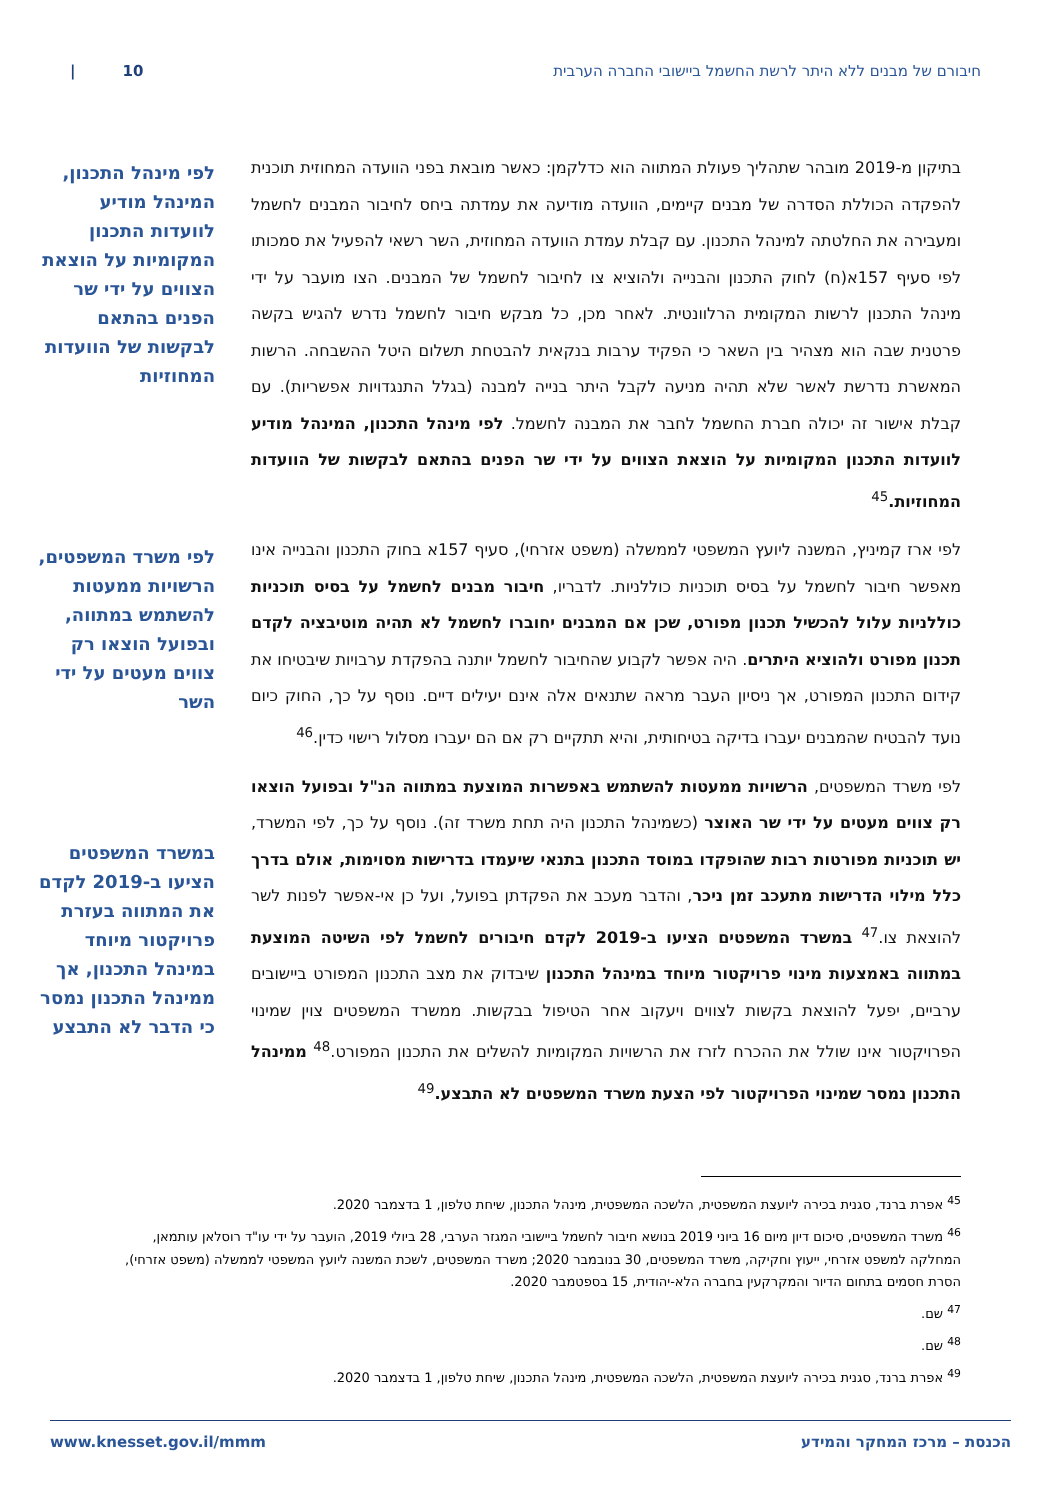חיבורם של מבנים ללא היתר לרשת החשמל ביישובי החברה הערבית 10 |
בתיקון מ-2019 מובהר שתהליך פעולת המתווה הוא כדלקמן: כאשר מובאת בפני הוועדה המחוזית תוכנית להפקדה הכוללת הסדרה של מבנים קיימים, הוועדה מודיעה את עמדתה ביחס לחיבור המבנים לחשמל ומעבירה את החלטתה למינהל התכנון. עם קבלת עמדת הוועדה המחוזית, השר רשאי להפעיל את סמכותו לפי סעיף 157א(ח) לחוק התכנון והבנייה ולהוציא צו לחיבור לחשמל של המבנים. הצו מועבר על ידי מינהל התכנון לרשות המקומית הרלוונטית. לאחר מכן, כל מבקש חיבור לחשמל נדרש להגיש בקשה פרטנית שבה הוא מצהיר בין השאר כי הפקיד ערבות בנקאית להבטחת תשלום היטל ההשבחה. הרשות המאשרת נדרשת לאשר שלא תהיה מניעה לקבל היתר בנייה למבנה (בגלל התנגדויות אפשריות). עם קבלת אישור זה יכולה חברת החשמל לחבר את המבנה לחשמל. לפי מינהל התכנון, המינהל מודיע לוועדות התכנון המקומיות על הוצאת הצווים על ידי שר הפנים בהתאם לבקשות של הוועדות המחוזיות.<sup>45</sup>
לפי ארז קמיניץ, המשנה ליועץ המשפטי לממשלה (משפט אזרחי), סעיף 157א בחוק התכנון והבנייה אינו מאפשר חיבור לחשמל על בסיס תוכניות כוללניות. לדבריו, חיבור מבנים לחשמל על בסיס תוכניות כוללניות עלול להכשיל תכנון מפורט, שכן אם המבנים יחוברו לחשמל לא תהיה מוטיבציה לקדם תכנון מפורט ולהוציא היתרים. היה אפשר לקבוע שהחיבור לחשמל יותנה בהפקדת ערבויות שיבטיחו את קידום התכנון המפורט, אך ניסיון העבר מראה שתנאים אלה אינם יעילים דיים. נוסף על כך, החוק כיום נועד להבטיח שהמבנים יעברו בדיקה בטיחותית, והיא תתקיים רק אם הם יעברו מסלול רישוי כדין.<sup>46</sup>
לפי משרד המשפטים, הרשויות ממעטות להשתמש באפשרות המוצעת במתווה הנ"ל ובפועל הוצאו רק צווים מעטים על ידי שר האוצר (כשמינהל התכנון היה תחת משרד זה). נוסף על כך, לפי המשרד, יש תוכניות מפורטות רבות שהופקדו במוסד התכנון בתנאי שיעמדו בדרישות מסוימות, אולם בדרך כלל מילוי הדרישות מתעכב זמן ניכר, והדבר מעכב את הפקדתן בפועל, ועל כן אי-אפשר לפנות לשר להוצאת צו.<sup>47</sup> במשרד המשפטים הציעו ב-2019 לקדם חיבורים לחשמל לפי השיטה המוצעת במתווה באמצעות מינוי פרויקטור מיוחד במינהל התכנון שיבדוק את מצב התכנון המפורט ביישובים ערביים, יפעל להוצאת בקשות לצווים ויעקוב אחר הטיפול בבקשות. ממשרד המשפטים צוין שמינוי הפרויקטור אינו שולל את ההכרח לזרז את הרשויות המקומיות להשלים את התכנון המפורט.<sup>48</sup> ממינהל התכנון נמסר שמינוי הפרויקטור לפי הצעת משרד המשפטים לא התבצע.<sup>49</sup>
לפי מינהל התכנון, המינהל מודיע לוועדות התכנון המקומיות על הוצאת הצווים על ידי שר הפנים בהתאם לבקשות של הוועדות המחוזיות
לפי משרד המשפטים, הרשויות ממעטות להשתמש במתווה, ובפועל הוצאו רק צווים מעטים על ידי השר
במשרד המשפטים הציעו ב-2019 לקדם את המתווה בעזרת פרויקטור מיוחד במינהל התכנון, אך ממינהל התכנון נמסר כי הדבר לא התבצע
<sup>45</sup> אפרת ברנד, סגנית בכירה ליועצת המשפטית, הלשכה המשפטית, מינהל התכנון, שיחת טלפון, 1 בדצמבר 2020.
<sup>46</sup> משרד המשפטים, סיכום דיון מיום 16 ביוני 2019 בנושא חיבור לחשמל ביישובי המגזר הערבי, 28 ביולי 2019, הועבר על ידי עו"ד רוסלאן עותמאן, המחלקה למשפט אזרחי, ייעוץ וחקיקה, משרד המשפטים, 30 בנובמבר 2020; משרד המשפטים, לשכת המשנה ליועץ המשפטי לממשלה (משפט אזרחי), הסרת חסמים בתחום הדיור והמקרקעין בחברה הלא-יהודית, 15 בספטמבר 2020.
<sup>47</sup> שם.
<sup>48</sup> שם.
<sup>49</sup> אפרת ברנד, סגנית בכירה ליועצת המשפטית, הלשכה המשפטית, מינהל התכנון, שיחת טלפון, 1 בדצמבר 2020.
הכנסת – מרכז המחקר והמידע www.knesset.gov.il/mmm